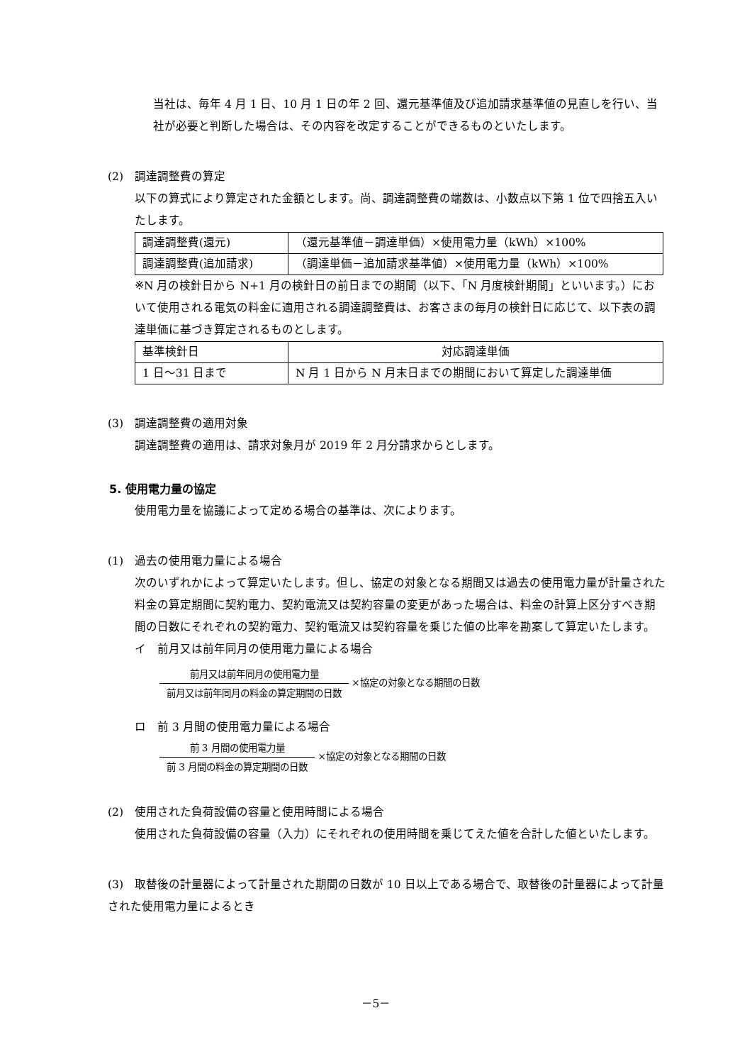当社は、毎年 4 月 1 日、10 月 1 日の年 2 回、還元基準値及び追加請求基準値の見直しを行い、当社が必要と判断した場合は、その内容を改定することができるものといたします。
(2)　調達調整費の算定
以下の算式により算定された金額とします。尚、調達調整費の端数は、小数点以下第 1 位で四捨五入いたします。
| 調達調整費(還元) | （還元基準値－調達単価）×使用電力量（kWh）×100% |
| 調達調整費(追加請求) | （調達単価－追加請求基準値）×使用電力量（kWh）×100% |
※N 月の検針日から N+1 月の検針日の前日までの期間（以下、「N 月度検針期間」といいます。）において使用される電気の料金に適用される調達調整費は、お客さまの毎月の検針日に応じて、以下表の調達単価に基づき算定されるものとします。
| 基準検針日 | 対応調達単価 |
| 1 日～31 日まで | N 月 1 日から N 月末日までの期間において算定した調達単価 |
(3)　調達調整費の適用対象
調達調整費の適用は、請求対象月が 2019 年 2 月分請求からとします。
5. 使用電力量の協定
使用電力量を協議によって定める場合の基準は、次によります。
(1)　過去の使用電力量による場合
次のいずれかによって算定いたします。但し、協定の対象となる期間又は過去の使用電力量が計量された料金の算定期間に契約電力、契約電流又は契約容量の変更があった場合は、料金の計算上区分すべき期間の日数にそれぞれの契約電力、契約電流又は契約容量を乗じた値の比率を勘案して算定いたします。
イ　前月又は前年同月の使用電力量による場合
前月又は前年同月の使用電力量
前月又は前年同月の料金の算定期間の日数
×協定の対象となる期間の日数
ロ　前 3 月間の使用電力量による場合
前 3 月間の使用電力量
前 3 月間の料金の算定期間の日数
×協定の対象となる期間の日数
(2)　使用された負荷設備の容量と使用時間による場合
使用された負荷設備の容量（入力）にそれぞれの使用時間を乗じてえた値を合計した値といたします。
(3)　取替後の計量器によって計量された期間の日数が 10 日以上である場合で、取替後の計量器によって計量された使用電力量によるとき
－5－